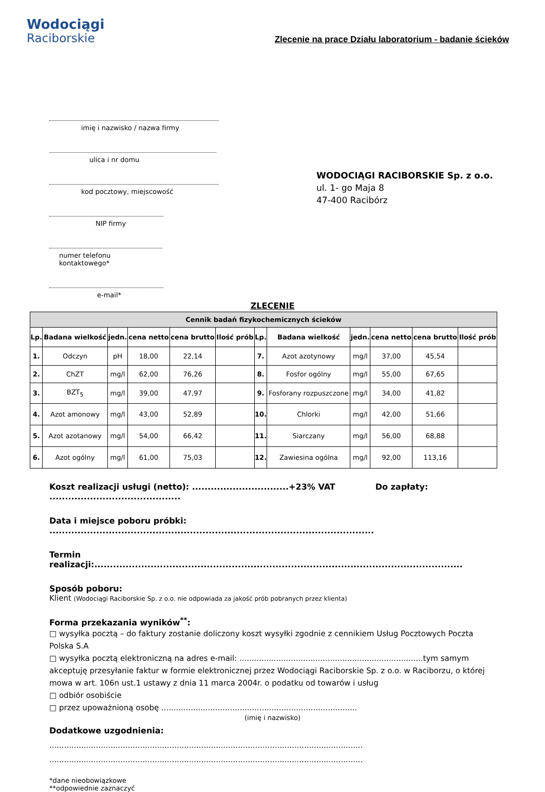Wodociągi
Raciborskie
Zlecenie na prace Działu laboratorium - badanie ścieków
imię i nazwisko / nazwa firmy
ulica i nr domu
kod pocztowy, miejscowość
NIP firmy
numer telefonu kontaktowego*
e-mail*
WODOCIĄGI RACIBORSKIE Sp. z o.o.
ul. 1- go Maja 8
47-400 Racibórz
ZLECENIE
| Cennik badań fizykochemicznych ścieków | | | | | | | | | | | |
| --- | --- | --- | --- | --- | --- | --- | --- | --- | --- | --- | --- |
| Lp. | Badana wielkość | jedn. | cena netto | cena brutto | Ilość prób | Lp. | Badana wielkość | jedn. | cena netto | cena brutto | Ilość prób |
| 1. | Odczyn | pH | 18,00 | 22,14 | | 7. | Azot azotynowy | mg/l | 37,00 | 45,54 | |
| 2. | ChZT | mg/l | 62,00 | 76,26 | | 8. | Fosfor ogólny | mg/l | 55,00 | 67,65 | |
| 3. | BZT<sub>5</sub> | mg/l | 39,00 | 47,97 | | 9. | Fosforany rozpuszczone | mg/l | 34,00 | 41,82 | |
| 4. | Azot amonowy | mg/l | 43,00 | 52,89 | | 10. | Chlorki | mg/l | 42,00 | 51,66 | |
| 5. | Azot azotanowy | mg/l | 54,00 | 66,42 | | 11. | Siarczany | mg/l | 56,00 | 68,88 | |
| 6. | Azot ogólny | mg/l | 61,00 | 75,03 | | 12. | Zawiesina ogólna | mg/l | 92,00 | 113,16 | |
Koszt realizacji usługi (netto): ...............................+23% VAT Do zapłaty: ..........................................
Data i miejsce poboru próbki: ........................................................................................................
Termin realizacji:......................................................................................................................
Sposób poboru:
Klient (Wodociągi Raciborskie Sp. z o.o. nie odpowiada za jakość prób pobranych przez klienta)
Forma przekazania wyników<sup>**</sup>:
□ wysyłka pocztą – do faktury zostanie doliczony koszt wysyłki zgodnie z cennikiem Usług Pocztowych Poczta Polska S.A
□ wysyłka pocztą elektroniczną na adres e-mail: ...........................................................................tym samym akceptuję przesyłanie faktur w formie elektronicznej przez Wodociągi Raciborskie Sp. z o.o. w Raciborzu, o której mowa w art. 106n ust.1 ustawy z dnia 11 marca 2004r. o podatku od towarów i usług
□ odbiór osobiście
□ przez upoważnioną osobę ................................................................................
(imię i nazwisko)
Dodatkowe uzgodnienia:
................................................................................................................................
................................................................................................................................
*dane nieobowiązkowe
**odpowiednie zaznaczyć